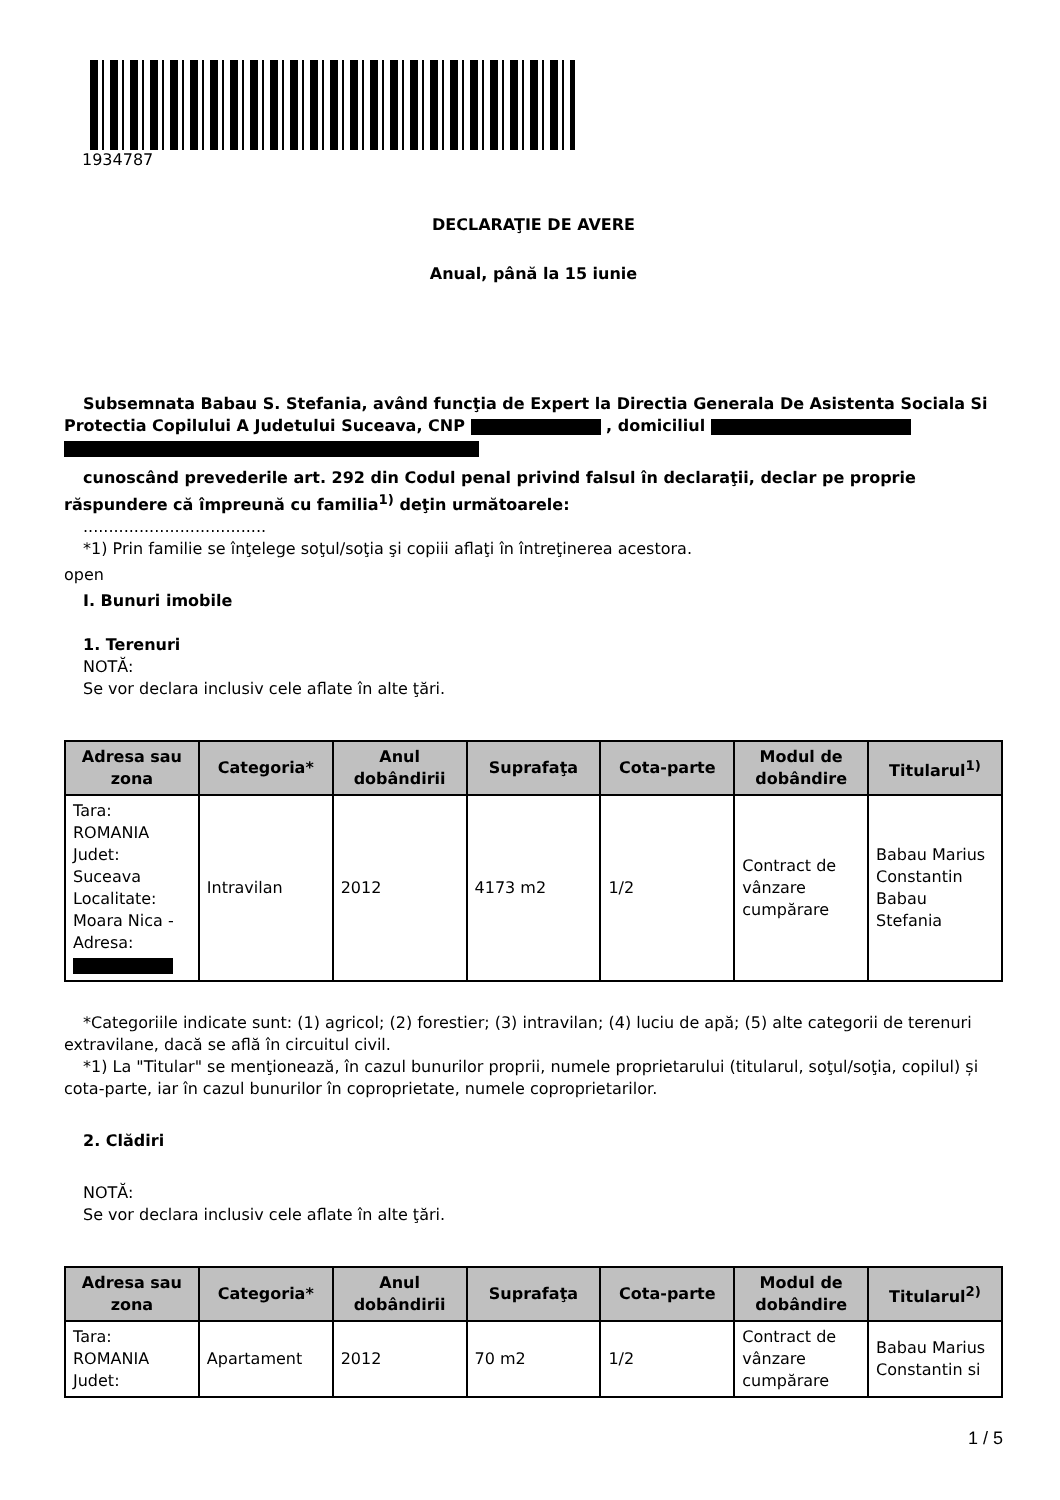1934787
DECLARAŢIE DE AVERE
Anual, până la 15 iunie
Subsemnata Babau S. Stefania, având funcţia de Expert la Directia Generala De Asistenta Sociala Si Protectia Copilului A Judetului Suceava, CNP , domiciliul
cunoscând prevederile art. 292 din Codul penal privind falsul în declaraţii, declar pe proprie răspundere că împreună cu familia<sup>1)</sup> deţin următoarele:
....................................
*1) Prin familie se înţelege soţul/soţia şi copiii aflaţi în întreţinerea acestora.
open
I. Bunuri imobile
1. Terenuri
NOTĂ:
Se vor declara inclusiv cele aflate în alte ţări.
| Adresa sau zona | Categoria* | Anul dobândirii | Suprafaţa | Cota-parte | Modul de dobândire | Titularul<sup>1)</sup> |
| --- | --- | --- | --- | --- | --- | --- |
| Tara: ROMANIA Judet: Suceava Localitate: Moara Nica - Adresa: | Intravilan | 2012 | 4173 m2 | 1/2 | Contract de vânzare cumpărare | Babau Marius Constantin Babau Stefania |
*Categoriile indicate sunt: (1) agricol; (2) forestier; (3) intravilan; (4) luciu de apă; (5) alte categorii de terenuri extravilane, dacă se află în circuitul civil.
*1) La "Titular" se menţionează, în cazul bunurilor proprii, numele proprietarului (titularul, soţul/soţia, copilul) și cota-parte, iar în cazul bunurilor în coproprietate, numele coproprietarilor.
2. Clădiri
NOTĂ:
Se vor declara inclusiv cele aflate în alte ţări.
| Adresa sau zona | Categoria* | Anul dobândirii | Suprafaţa | Cota-parte | Modul de dobândire | Titularul<sup>2)</sup> |
| --- | --- | --- | --- | --- | --- | --- |
| Tara: ROMANIA Judet: | Apartament | 2012 | 70 m2 | 1/2 | Contract de vânzare cumpărare | Babau Marius Constantin si |
1 / 5